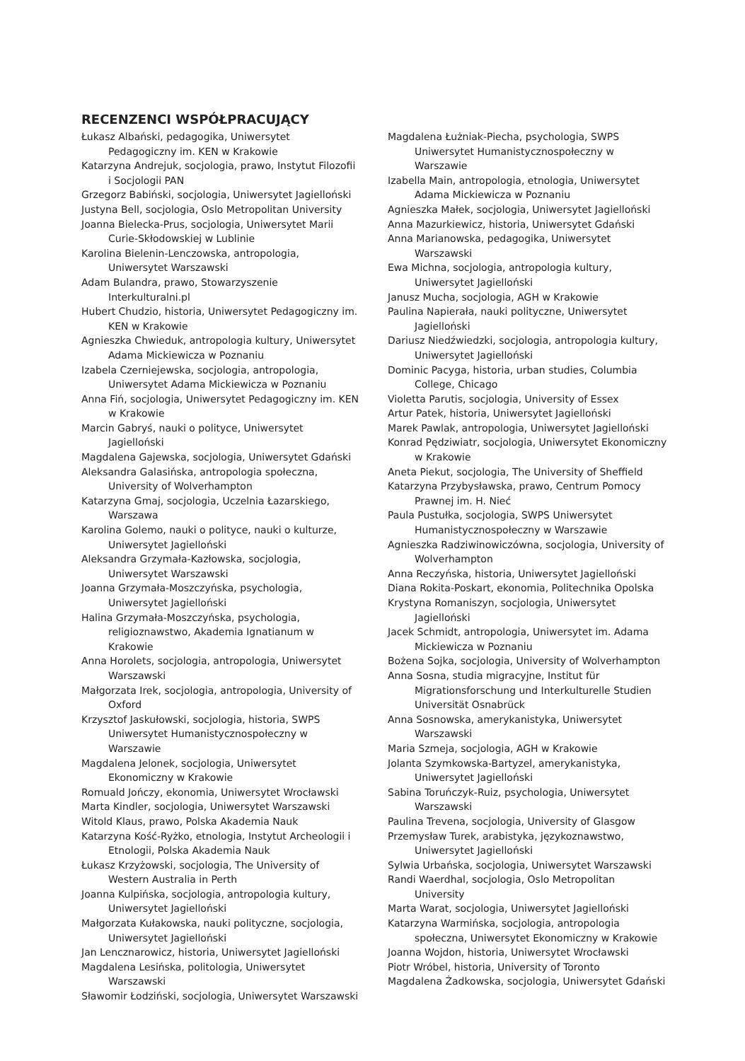RECENZENCI WSPÓŁPRACUJĄCY
Łukasz Albański, pedagogika, Uniwersytet Pedagogiczny im. KEN w Krakowie
Katarzyna Andrejuk, socjologia, prawo, Instytut Filozofii i Socjologii PAN
Grzegorz Babiński, socjologia, Uniwersytet Jagielloński
Justyna Bell, socjologia, Oslo Metropolitan University
Joanna Bielecka-Prus, socjologia, Uniwersytet Marii Curie-Skłodowskiej w Lublinie
Karolina Bielenin-Lenczowska, antropologia, Uniwersytet Warszawski
Adam Bulandra, prawo, Stowarzyszenie Interkulturalni.pl
Hubert Chudzio, historia, Uniwersytet Pedagogiczny im. KEN w Krakowie
Agnieszka Chwieduk, antropologia kultury, Uniwersytet Adama Mickiewicza w Poznaniu
Izabela Czerniejewska, socjologia, antropologia, Uniwersytet Adama Mickiewicza w Poznaniu
Anna Fiń, socjologia, Uniwersytet Pedagogiczny im. KEN w Krakowie
Marcin Gabryś, nauki o polityce, Uniwersytet Jagielloński
Magdalena Gajewska, socjologia, Uniwersytet Gdański
Aleksandra Galasińska, antropologia społeczna, University of Wolverhampton
Katarzyna Gmaj, socjologia, Uczelnia Łazarskiego, Warszawa
Karolina Golemo, nauki o polityce, nauki o kulturze, Uniwersytet Jagielloński
Aleksandra Grzymała-Kazłowska, socjologia, Uniwersytet Warszawski
Joanna Grzymała-Moszczyńska, psychologia, Uniwersytet Jagielloński
Halina Grzymała-Moszczyńska, psychologia, religioznawstwo, Akademia Ignatianum w Krakowie
Anna Horolets, socjologia, antropologia, Uniwersytet Warszawski
Małgorzata Irek, socjologia, antropologia, University of Oxford
Krzysztof Jaskułowski, socjologia, historia, SWPS Uniwersytet Humanistycznospołeczny w Warszawie
Magdalena Jelonek, socjologia, Uniwersytet Ekonomiczny w Krakowie
Romuald Jończy, ekonomia, Uniwersytet Wrocławski
Marta Kindler, socjologia, Uniwersytet Warszawski
Witold Klaus, prawo, Polska Akademia Nauk
Katarzyna Kość-Ryżko, etnologia, Instytut Archeologii i Etnologii, Polska Akademia Nauk
Łukasz Krzyżowski, socjologia, The University of Western Australia in Perth
Joanna Kulpińska, socjologia, antropologia kultury, Uniwersytet Jagielloński
Małgorzata Kułakowska, nauki polityczne, socjologia, Uniwersytet Jagielloński
Jan Lencznarowicz, historia, Uniwersytet Jagielloński
Magdalena Lesińska, politologia, Uniwersytet Warszawski
Sławomir Łodziński, socjologia, Uniwersytet Warszawski
Magdalena Łużniak-Piecha, psychologia, SWPS Uniwersytet Humanistycznospołeczny w Warszawie
Izabella Main, antropologia, etnologia, Uniwersytet Adama Mickiewicza w Poznaniu
Agnieszka Małek, socjologia, Uniwersytet Jagielloński
Anna Mazurkiewicz, historia, Uniwersytet Gdański
Anna Marianowska, pedagogika, Uniwersytet Warszawski
Ewa Michna, socjologia, antropologia kultury, Uniwersytet Jagielloński
Janusz Mucha, socjologia, AGH w Krakowie
Paulina Napierała, nauki polityczne, Uniwersytet Jagielloński
Dariusz Niedźwiedzki, socjologia, antropologia kultury, Uniwersytet Jagielloński
Dominic Pacyga, historia, urban studies, Columbia College, Chicago
Violetta Parutis, socjologia, University of Essex
Artur Patek, historia, Uniwersytet Jagielloński
Marek Pawlak, antropologia, Uniwersytet Jagielloński
Konrad Pędziwiatr, socjologia, Uniwersytet Ekonomiczny w Krakowie
Aneta Piekut, socjologia, The University of Sheffield
Katarzyna Przybysławska, prawo, Centrum Pomocy Prawnej im. H. Nieć
Paula Pustułka, socjologia, SWPS Uniwersytet Humanistycznospołeczny w Warszawie
Agnieszka Radziwinowiczówna, socjologia, University of Wolverhampton
Anna Reczyńska, historia, Uniwersytet Jagielloński
Diana Rokita-Poskart, ekonomia, Politechnika Opolska
Krystyna Romaniszyn, socjologia, Uniwersytet Jagielloński
Jacek Schmidt, antropologia, Uniwersytet im. Adama Mickiewicza w Poznaniu
Bożena Sojka, socjologia, University of Wolverhampton
Anna Sosna, studia migracyjne, Institut für Migrationsforschung und Interkulturelle Studien Universität Osnabrück
Anna Sosnowska, amerykanistyka, Uniwersytet Warszawski
Maria Szmeja, socjologia, AGH w Krakowie
Jolanta Szymkowska-Bartyzel, amerykanistyka, Uniwersytet Jagielloński
Sabina Toruńczyk-Ruiz, psychologia, Uniwersytet Warszawski
Paulina Trevena, socjologia, University of Glasgow
Przemysław Turek, arabistyka, językoznawstwo, Uniwersytet Jagielloński
Sylwia Urbańska, socjologia, Uniwersytet Warszawski
Randi Waerdhal, socjologia, Oslo Metropolitan University
Marta Warat, socjologia, Uniwersytet Jagielloński
Katarzyna Warmińska, socjologia, antropologia społeczna, Uniwersytet Ekonomiczny w Krakowie
Joanna Wojdon, historia, Uniwersytet Wrocławski
Piotr Wróbel, historia, University of Toronto
Magdalena Żadkowska, socjologia, Uniwersytet Gdański